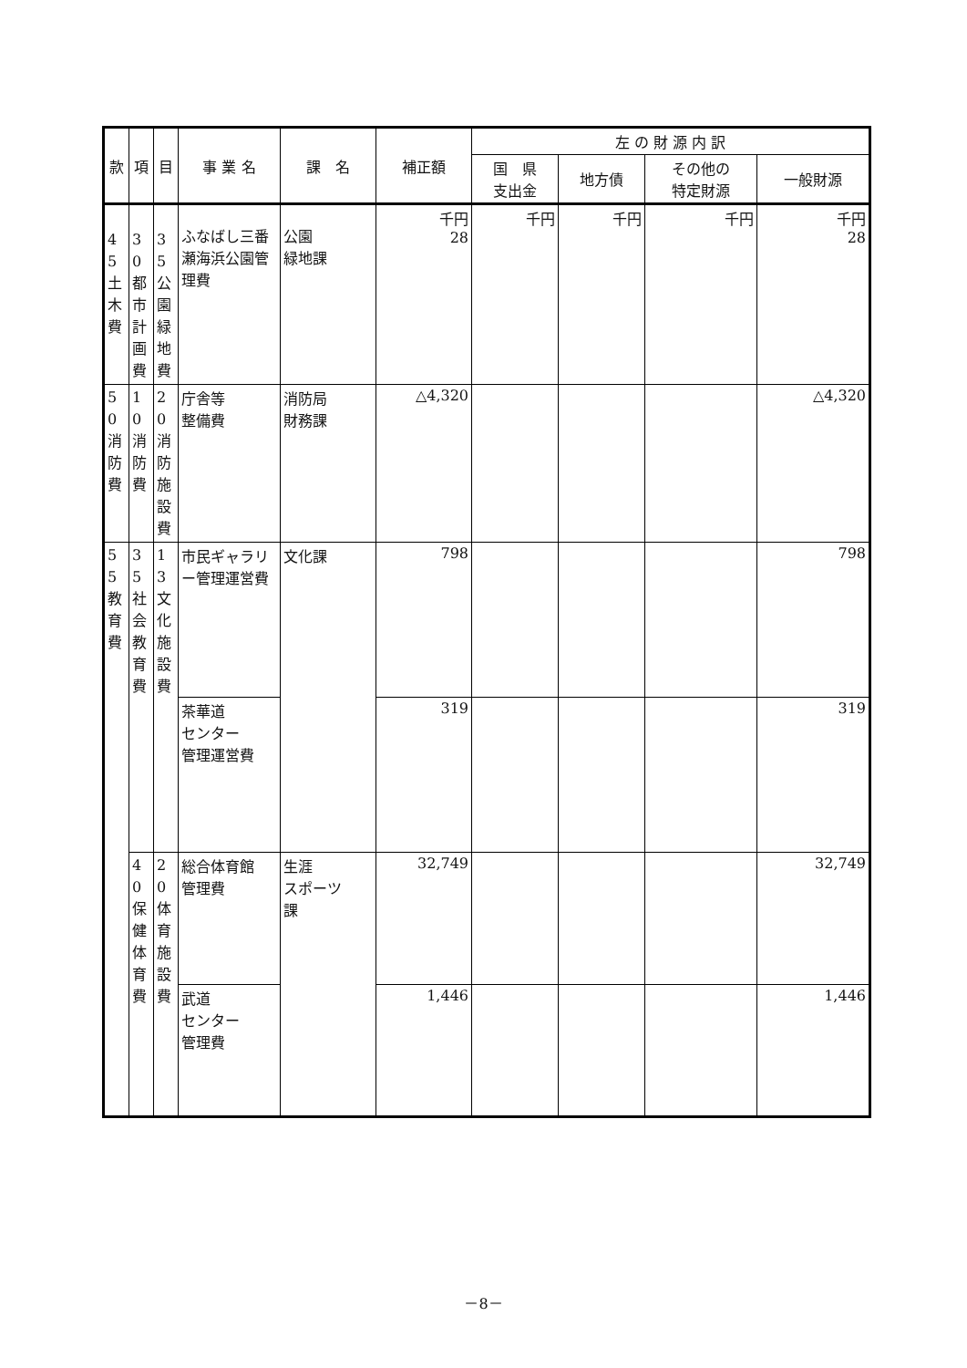| 款 | 項 | 目 | 事 業 名 | 課 名 | 補正額 | 左 の 財 源 内 訳 | | | |
| --- | --- | --- | --- | --- | --- | --- | --- | --- | --- |
| | | | | | | 国 県 支出金 | 地方債 | その他の 特定財源 | 一般財源 |
| 45土木費 | 30都市計画費 | 35公園緑地費 | ふなばし三番瀬海浜公園管理費 | 公園 緑地課 | 千円 28 | 千円 | 千円 | 千円 | 千円 28 |
| 50消防費 | 10消防費 | 20消防施設費 | 庁舎等 整備費 | 消防局 財務課 | △4,320 | | | | △4,320 |
| 55教育費 | 35社会教育費 | 13文化施設費 | 市民ギャラリー管理運営費 | 文化課 | 798 | | | | 798 |
| | | | 茶華道 センター 管理運営費 | | 319 | | | | 319 |
| | 40保健体育費 | 20体育施設費 | 総合体育館 管理費 | 生涯 スポーツ 課 | 32,749 | | | | 32,749 |
| | | | 武道 センター 管理費 | | 1,446 | | | | 1,446 |
－8－